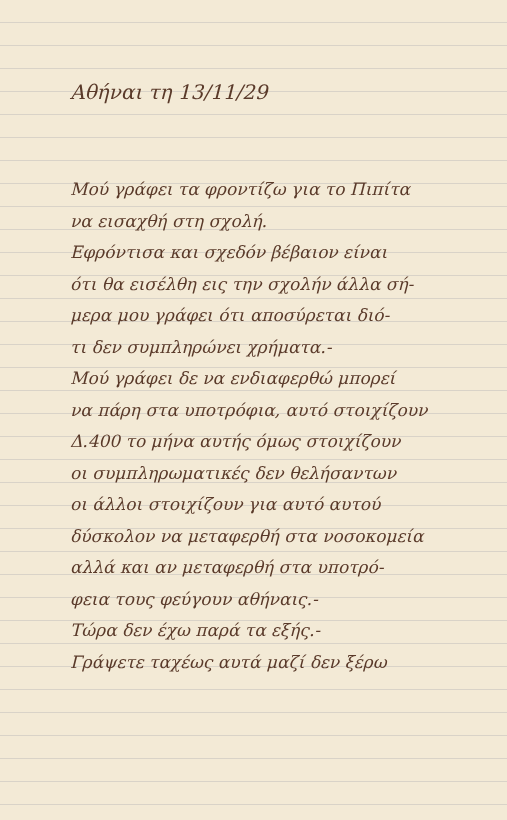Αθήναι τη 13/11/29
Μού γράφει τα φροντίζω για το Πιπίτα
να εισαχθή στη σχολή.
Εφρόντισα και σχεδόν βέβαιον είναι
ότι θα εισέλθη εις την σχολήν άλλα σή-
μερα μου γράφει ότι αποσύρεται διό-
τι δεν συμπληρώνει χρήματα.-
Μού γράφει δε να ενδιαφερθώ μπορεί
να πάρη στα υποτρόφια, αυτό στοιχίζουν
Δ.400 το μήνα αυτής όμως στοιχίζουν
οι συμπληρωματικές δεν θελήσαντων
οι άλλοι στοιχίζουν για αυτό αυτού
δύσκολον να μεταφερθή στα νοσοκομεία
αλλά και αν μεταφερθή στα υποτρό-
φεια τους φεύγουν αθήναις.-
Τώρα δεν έχω παρά τα εξής.-
Γράψετε ταχέως αυτά μαζί δεν ξέρω